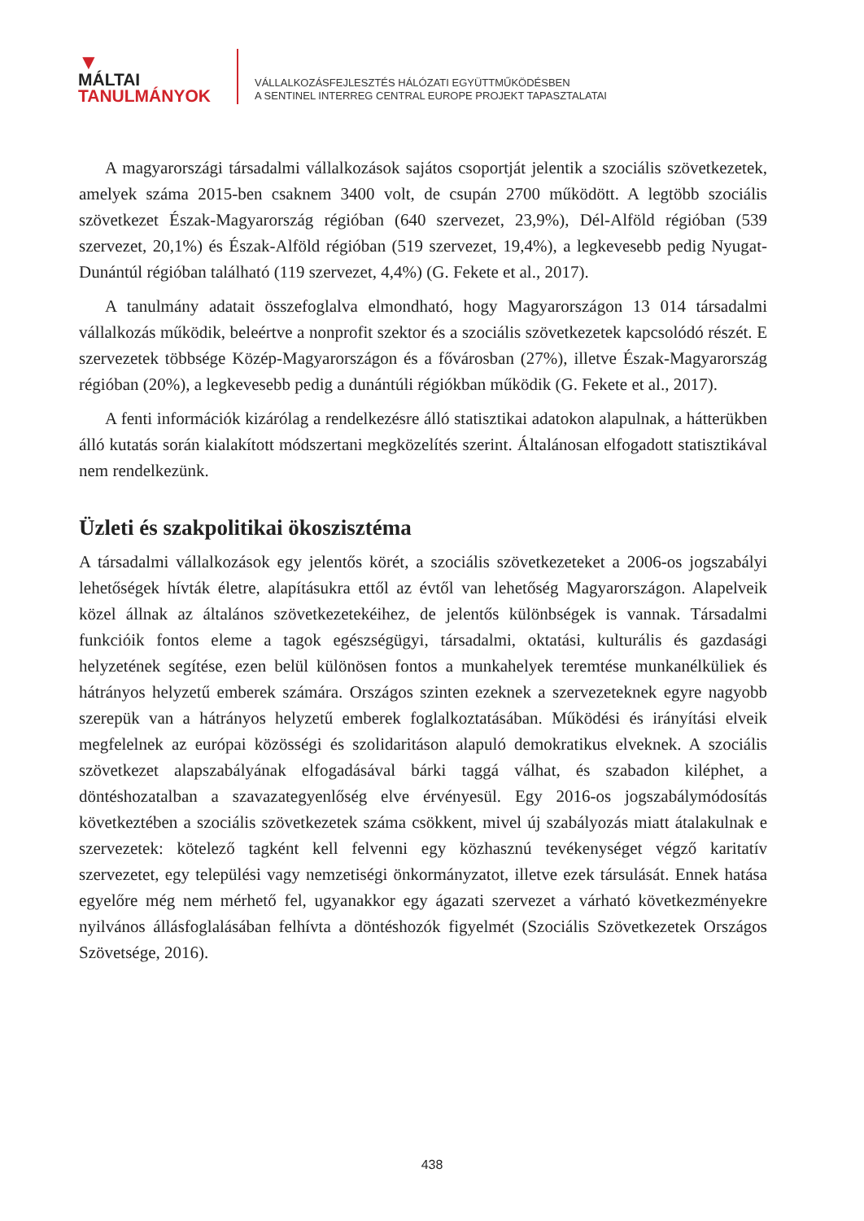▼
MÁLTAI
TANULMÁNYOK
VÁLLALKOZÁSFEJLESZTÉS HÁLÓZATI EGYÜTTMŰKÖDÉSBEN
A SENTINEL INTERREG CENTRAL EUROPE PROJEKT TAPASZTALATAI
A magyarországi társadalmi vállalkozások sajátos csoportját jelentik a szociális szövetkezetek, amelyek száma 2015-ben csaknem 3400 volt, de csupán 2700 működött. A legtöbb szociális szövetkezet Észak-Magyarország régióban (640 szervezet, 23,9%), Dél-Alföld régióban (539 szervezet, 20,1%) és Észak-Alföld régióban (519 szervezet, 19,4%), a legkevesebb pedig Nyugat-Dunántúl régióban található (119 szervezet, 4,4%) (G. Fekete et al., 2017).
A tanulmány adatait összefoglalva elmondható, hogy Magyarországon 13 014 társadalmi vállalkozás működik, beleértve a nonprofit szektor és a szociális szövetkezetek kapcsolódó részét. E szervezetek többsége Közép-Magyarországon és a fővárosban (27%), illetve Észak-Magyarország régióban (20%), a legkevesebb pedig a dunántúli régiókban működik (G. Fekete et al., 2017).
A fenti információk kizárólag a rendelkezésre álló statisztikai adatokon alapulnak, a hátterükben álló kutatás során kialakított módszertani megközelítés szerint. Általánosan elfogadott statisztikával nem rendelkezünk.
Üzleti és szakpolitikai ökoszisztéma
A társadalmi vállalkozások egy jelentős körét, a szociális szövetkezeteket a 2006-os jogszabályi lehetőségek hívták életre, alapításukra ettől az évtől van lehetőség Magyarországon. Alapelveik közel állnak az általános szövetkezetekéihez, de jelentős különbségek is vannak. Társadalmi funkcióik fontos eleme a tagok egészségügyi, társadalmi, oktatási, kulturális és gazdasági helyzetének segítése, ezen belül különösen fontos a munkahelyek teremtése munkanélküliek és hátrányos helyzetű emberek számára. Országos szinten ezeknek a szervezeteknek egyre nagyobb szerepük van a hátrányos helyzetű emberek foglalkoztatásában. Működési és irányítási elveik megfelelnek az európai közösségi és szolidaritáson alapuló demokratikus elveknek. A szociális szövetkezet alapszabályának elfogadásával bárki taggá válhat, és szabadon kiléphet, a döntéshozatalban a szavazategyenlőség elve érvényesül. Egy 2016-os jogszabálymódosítás következtében a szociális szövetkezetek száma csökkent, mivel új szabályozás miatt átalakulnak e szervezetek: kötelező tagként kell felvenni egy közhasznú tevékenységet végző karitatív szervezetet, egy települési vagy nemzetiségi önkormányzatot, illetve ezek társulását. Ennek hatása egyelőre még nem mérhető fel, ugyanakkor egy ágazati szervezet a várható következményekre nyilvános állásfoglalásában felhívta a döntéshozók figyelmét (Szociális Szövetkezetek Országos Szövetsége, 2016).
438